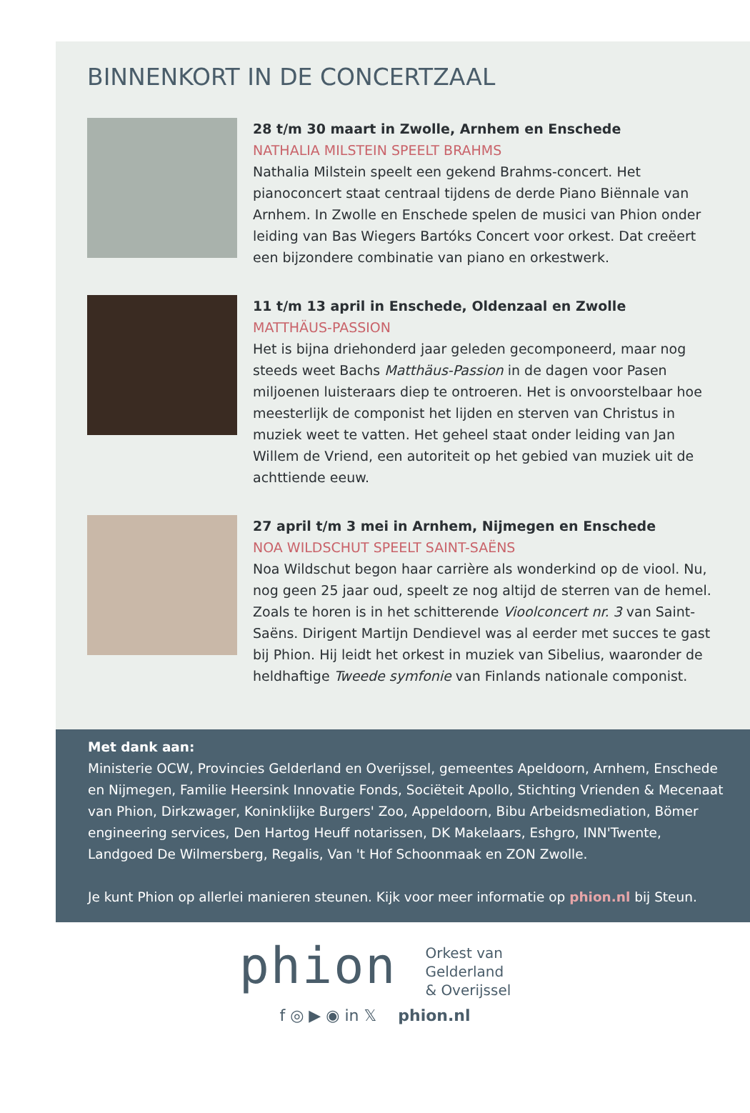BINNENKORT IN DE CONCERTZAAL
28 t/m 30 maart in Zwolle, Arnhem en Enschede
NATHALIA MILSTEIN SPEELT BRAHMS
Nathalia Milstein speelt een gekend Brahms-concert. Het pianoconcert staat centraal tijdens de derde Piano Biënnale van Arnhem. In Zwolle en Enschede spelen de musici van Phion onder leiding van Bas Wiegers Bartóks Concert voor orkest. Dat creëert een bijzondere combinatie van piano en orkestwerk.
11 t/m 13 april in Enschede, Oldenzaal en Zwolle
MATTHÄUS-PASSION
Het is bijna driehonderd jaar geleden gecomponeerd, maar nog steeds weet Bachs Matthäus-Passion in de dagen voor Pasen miljoenen luisteraars diep te ontroeren. Het is onvoorstelbaar hoe meesterlijk de componist het lijden en sterven van Christus in muziek weet te vatten. Het geheel staat onder leiding van Jan Willem de Vriend, een autoriteit op het gebied van muziek uit de achttiende eeuw.
27 april t/m 3 mei in Arnhem, Nijmegen en Enschede
NOA WILDSCHUT SPEELT SAINT-SAËNS
Noa Wildschut begon haar carrière als wonderkind op de viool. Nu, nog geen 25 jaar oud, speelt ze nog altijd de sterren van de hemel. Zoals te horen is in het schitterende Vioolconcert nr. 3 van Saint-Saëns. Dirigent Martijn Dendievel was al eerder met succes te gast bij Phion. Hij leidt het orkest in muziek van Sibelius, waaronder de heldhaftige Tweede symfonie van Finlands nationale componist.
Met dank aan:
Ministerie OCW, Provincies Gelderland en Overijssel, gemeentes Apeldoorn, Arnhem, Enschede en Nijmegen, Familie Heersink Innovatie Fonds, Sociëteit Apollo, Stichting Vrienden & Mecenaat van Phion, Dirkzwager, Koninklijke Burgers' Zoo, Appeldoorn, Bibu Arbeidsmediation, Bömer engineering services, Den Hartog Heuff notarissen, DK Makelaars, Eshgro, INN'Twente, Landgoed De Wilmersberg, Regalis, Van 't Hof Schoonmaak en ZON Zwolle.
Je kunt Phion op allerlei manieren steunen. Kijk voor meer informatie op phion.nl bij Steun.
phion
Orkest van
Gelderland
& Overijssel
f ◎ ▶ ◉ in 𝕏 phion.nl